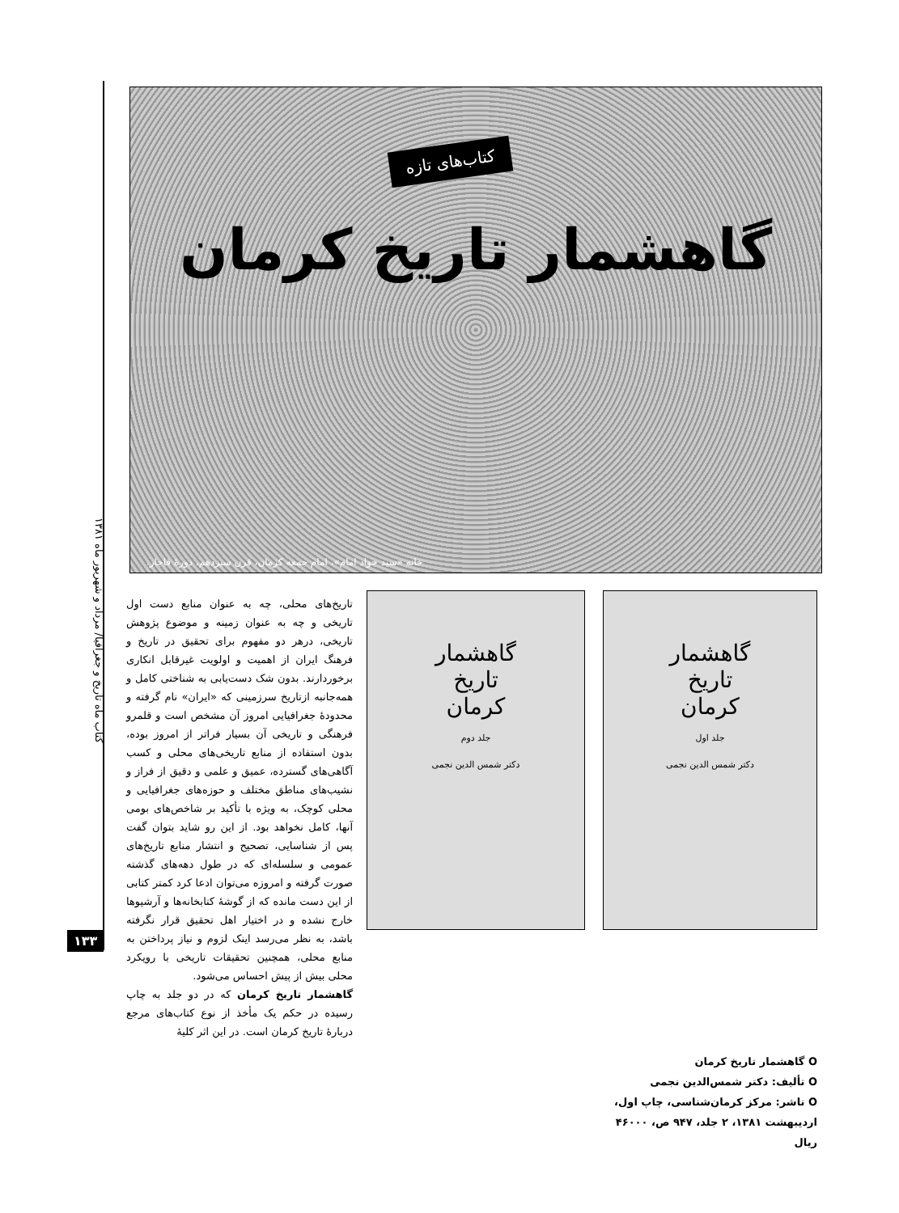کتاب ماه تاریخ و جغرافیا/ مرداد و شهریور ماه ۱۳۸۱
۱۳۳
کتاب‌های تازه
گاهشمار تاریخ کرمان
خانه «سید جواد امام»، امام جمعه کرمان، قرن سیزدهم، دورهٔ قاجار.
گاهشمار
تاریخ
کرمان
جلد اول
دکتر شمس الدین نجمی
گاهشمار
تاریخ
کرمان
جلد دوم
دکتر شمس الدین نجمی
تاریخ‌های محلی، چه به عنوان منابع دست اول تاریخی و چه به عنوان زمینه و موضوع پژوهش تاریخی، درهر دو مفهوم برای تحقیق در تاریخ و فرهنگ ایران از اهمیت و اولویت غیرقابل انکاری برخوردارند. بدون شک دست‌یابی به شناختی کامل و همه‌جانبه ازتاریخ سرزمینی که «ایران» نام گرفته و محدودهٔ جغرافیایی امروز آن مشخص است و قلمرو فرهنگی و تاریخی آن بسیار فراتر از امروز بوده، بدون استفاده از منابع تاریخی‌های محلی و کسب آگاهی‌های گسترده، عمیق و علمی و دقیق از فراز و نشیب‌های مناطق مختلف و حوزه‌های جغرافیایی و محلی کوچک، به ویژه با تأکید بر شاخص‌های بومی آنها، کامل نخواهد بود. از این رو شاید بتوان گفت پس از شناسایی، تصحیح و انتشار منابع تاریخ‌های عمومی و سلسله‌ای که در طول دهه‌های گذشته صورت گرفته و امروزه می‌توان ادعا کرد کمتر کتابی از این دست مانده که از گوشهٔ کتابخانه‌ها و آرشیوها خارج نشده و در اختیار اهل تحقیق قرار نگرفته باشد، به نظر می‌رسد اینک لزوم و نیاز پرداختن به منابع محلی، همچنین تحقیقات تاریخی با رویکرد محلی بیش از پیش احساس می‌شود.
گاهشمار تاریخ کرمان که در دو جلد به چاپ رسیده در حکم یک مأخذ از نوع کتاب‌های مرجع دربارهٔ تاریخ کرمان است. در این اثر کلیهٔ
O گاهشمار تاریخ کرمان
O تألیف: دکتر شمس‌الدین نجمی
O ناشر: مرکز کرمان‌شناسی، چاپ اول، اردیبهشت ۱۳۸۱، ۲ جلد، ۹۴۷ ص، ۴۶۰۰۰ ریال